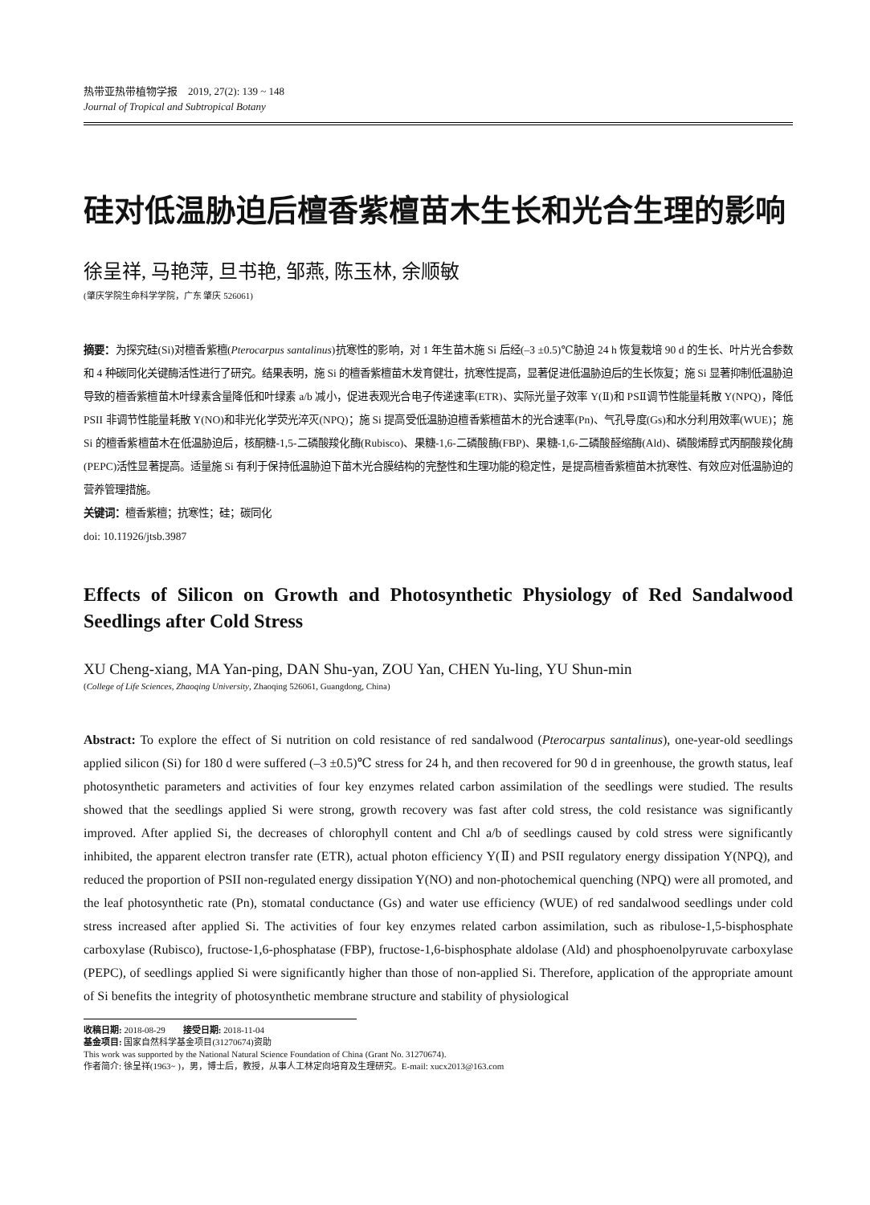热带亚热带植物学报　2019, 27(2): 139 ~ 148
Journal of Tropical and Subtropical Botany
硅对低温胁迫后檀香紫檀苗木生长和光合生理的影响
徐呈祥, 马艳萍, 旦书艳, 邹燕, 陈玉林, 余顺敏
(肇庆学院生命科学学院，广东 肇庆 526061)
摘要：为探究硅(Si)对檀香紫檀(Pterocarpus santalinus)抗寒性的影响，对 1 年生苗木施 Si 后经(–3 ±0.5)℃胁迫 24 h 恢复栽培 90 d 的生长、叶片光合参数和 4 种碳同化关键酶活性进行了研究。结果表明，施 Si 的檀香紫檀苗木发育健壮，抗寒性提高，显著促进低温胁迫后的生长恢复；施 Si 显著抑制低温胁迫导致的檀香紫檀苗木叶绿素含量降低和叶绿素 a/b 减小，促进表观光合电子传递速率(ETR)、实际光量子效率 Y(Ⅱ)和 PSⅡ调节性能量耗散 Y(NPQ)，降低 PSII 非调节性能量耗散 Y(NO)和非光化学荧光淬灭(NPQ)；施 Si 提高受低温胁迫檀香紫檀苗木的光合速率(Pn)、气孔导度(Gs)和水分利用效率(WUE)；施 Si 的檀香紫檀苗木在低温胁迫后，核酮糖-1,5-二磷酸羧化酶(Rubisco)、果糖-1,6-二磷酸酶(FBP)、果糖-1,6-二磷酸醛缩酶(Ald)、磷酸烯醇式丙酮酸羧化酶(PEPC)活性显著提高。适量施 Si 有利于保持低温胁迫下苗木光合膜结构的完整性和生理功能的稳定性，是提高檀香紫檀苗木抗寒性、有效应对低温胁迫的营养管理措施。
关键词：檀香紫檀；抗寒性；硅；碳同化
doi: 10.11926/jtsb.3987
Effects of Silicon on Growth and Photosynthetic Physiology of Red Sandalwood Seedlings after Cold Stress
XU Cheng-xiang, MA Yan-ping, DAN Shu-yan, ZOU Yan, CHEN Yu-ling, YU Shun-min
(College of Life Sciences, Zhaoqing University, Zhaoqing 526061, Guangdong, China)
Abstract: To explore the effect of Si nutrition on cold resistance of red sandalwood (Pterocarpus santalinus), one-year-old seedlings applied silicon (Si) for 180 d were suffered (–3 ±0.5)℃ stress for 24 h, and then recovered for 90 d in greenhouse, the growth status, leaf photosynthetic parameters and activities of four key enzymes related carbon assimilation of the seedlings were studied. The results showed that the seedlings applied Si were strong, growth recovery was fast after cold stress, the cold resistance was significantly improved. After applied Si, the decreases of chlorophyll content and Chl a/b of seedlings caused by cold stress were significantly inhibited, the apparent electron transfer rate (ETR), actual photon efficiency Y(Ⅱ) and PSII regulatory energy dissipation Y(NPQ), and reduced the proportion of PSII non-regulated energy dissipation Y(NO) and non-photochemical quenching (NPQ) were all promoted, and the leaf photosynthetic rate (Pn), stomatal conductance (Gs) and water use efficiency (WUE) of red sandalwood seedlings under cold stress increased after applied Si. The activities of four key enzymes related carbon assimilation, such as ribulose-1,5-bisphosphate carboxylase (Rubisco), fructose-1,6-phosphatase (FBP), fructose-1,6-bisphosphate aldolase (Ald) and phosphoenolpyruvate carboxylase (PEPC), of seedlings applied Si were significantly higher than those of non-applied Si. Therefore, application of the appropriate amount of Si benefits the integrity of photosynthetic membrane structure and stability of physiological
收稿日期: 2018-08-29　　接受日期: 2018-11-04
基金项目: 国家自然科学基金项目(31270674)资助
This work was supported by the National Natural Science Foundation of China (Grant No. 31270674).
作者简介: 徐呈祥(1963~ )，男，博士后，教授，从事人工林定向培育及生理研究。E-mail: xucx2013@163.com